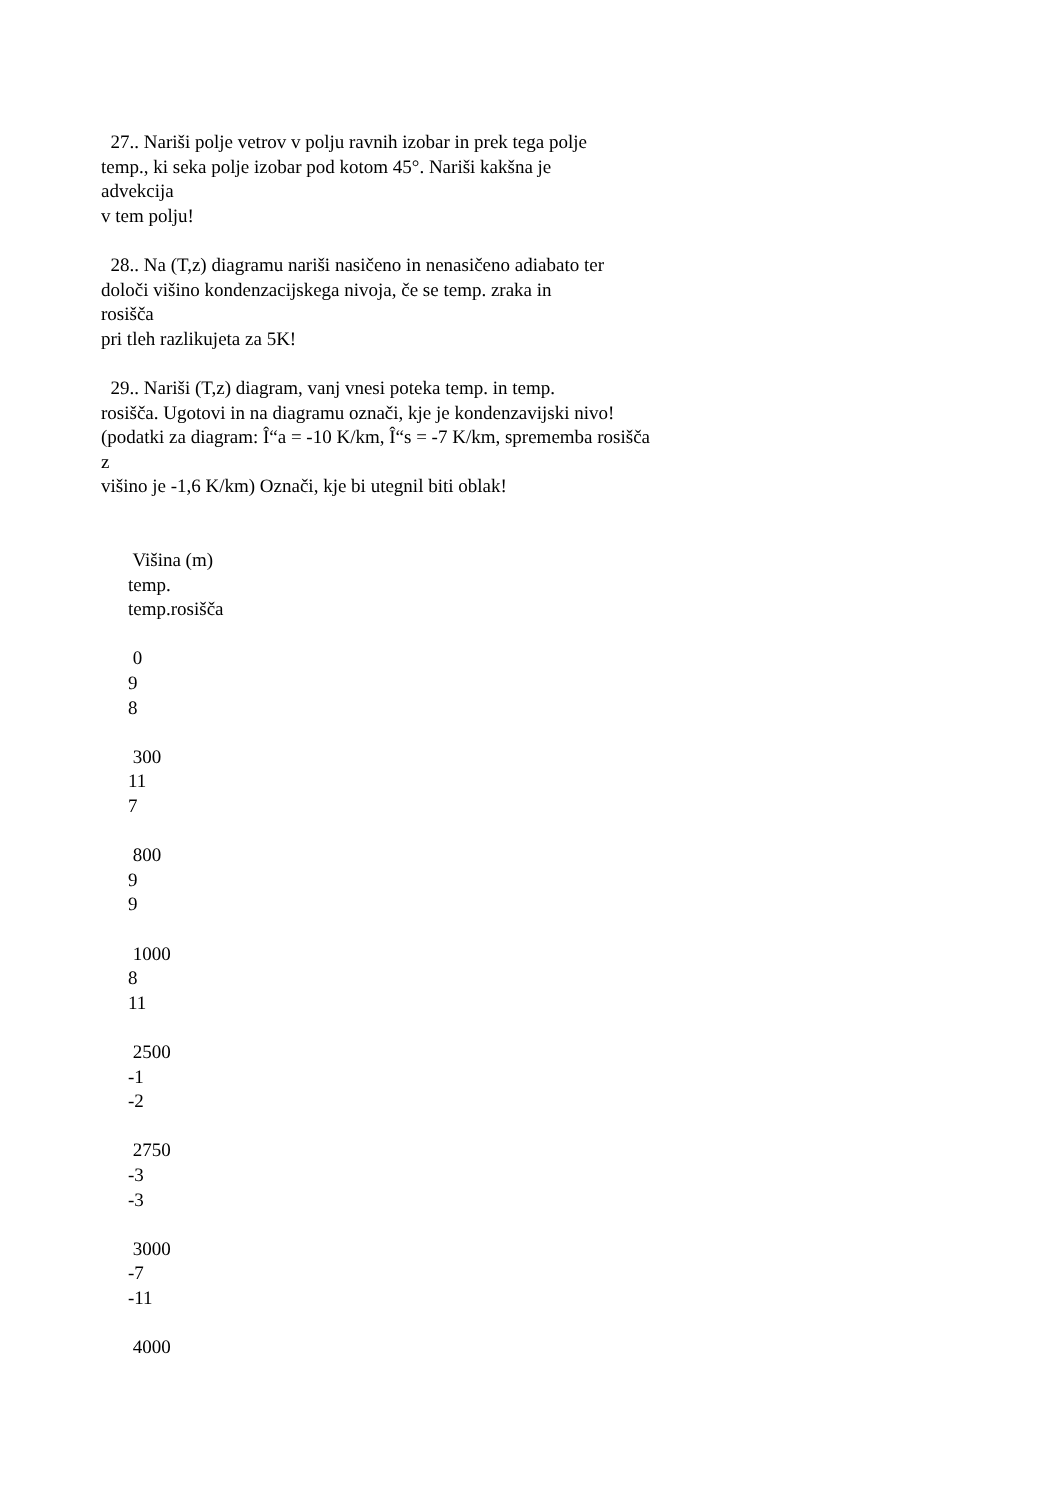27.. Nariši polje vetrov v polju ravnih izobar in prek tega polje temp., ki seka polje izobar pod kotom 45°. Nariši kakšna je advekcija v tem polju!
28.. Na (T,z) diagramu nariši nasičeno in nenasičeno adiabato ter določi višino kondenzacijskega nivoja, če se temp. zraka in rosišča pri tleh razlikujeta za 5K!
29.. Nariši (T,z) diagram, vanj vnesi poteka temp. in temp. rosišča. Ugotovi in na diagramu označi, kje je kondenzavijski nivo! (podatki za diagram: Î“a = -10 K/km, Î“s = -7 K/km, sprememba rosišča z višino je -1,6 K/km) Označi, kje bi utegnil biti oblak!
Višina (m) temp. temp.rosišča 0 9 8 300 11 7 800 9 9 1000 8 11 2500 -1 -2 2750 -3 -3 3000 -7 -11 4000